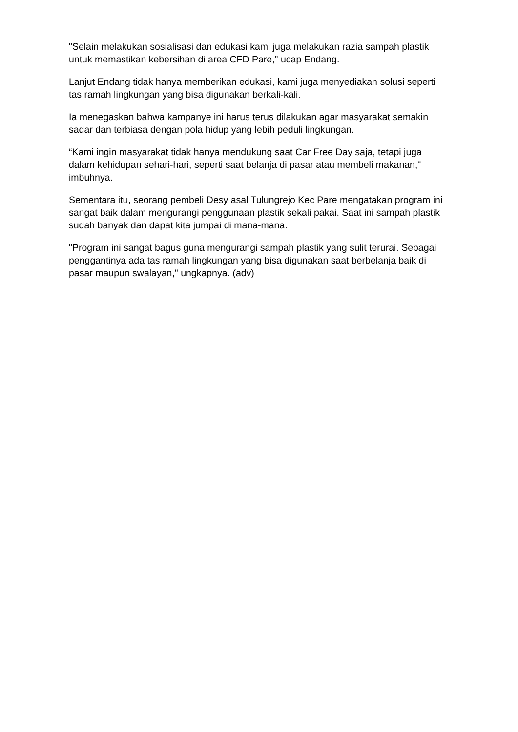"Selain melakukan sosialisasi dan edukasi kami juga melakukan razia sampah plastik untuk memastikan kebersihan di area CFD Pare," ucap Endang.
Lanjut Endang tidak hanya memberikan edukasi, kami juga menyediakan solusi seperti tas ramah lingkungan yang bisa digunakan berkali-kali.
Ia menegaskan bahwa kampanye ini harus terus dilakukan agar masyarakat semakin sadar dan terbiasa dengan pola hidup yang lebih peduli lingkungan.
“Kami ingin masyarakat tidak hanya mendukung saat Car Free Day saja, tetapi juga dalam kehidupan sehari-hari, seperti saat belanja di pasar atau membeli makanan," imbuhnya.
Sementara itu, seorang pembeli Desy asal Tulungrejo Kec Pare mengatakan program ini sangat baik dalam mengurangi penggunaan plastik sekali pakai. Saat ini sampah plastik sudah banyak dan dapat kita jumpai di mana-mana.
"Program ini sangat bagus guna mengurangi sampah plastik yang sulit terurai. Sebagai penggantinya ada tas ramah lingkungan yang bisa digunakan saat berbelanja baik di pasar maupun swalayan," ungkapnya. (adv)